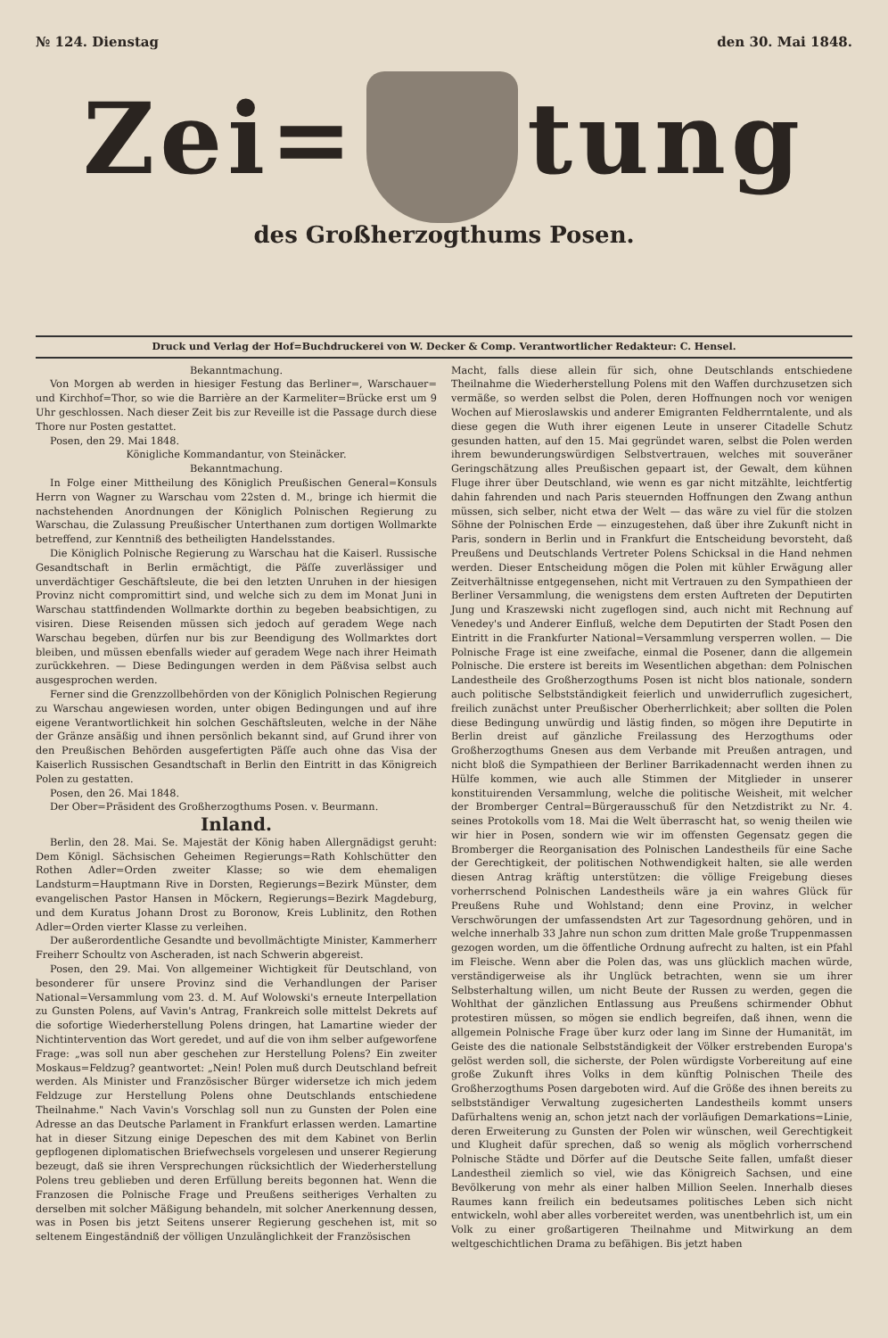№ 124. Dienstag den 30. Mai 1848.
Zei= tung
des Großherzogthums Posen.
Druck und Verlag der Hof=Buchdruckerei von W. Decker & Comp. Verantwortlicher Redakteur: C. Hensel.
Bekanntmachung.
Von Morgen ab werden in hiesiger Festung das Berliner=, Warschauer= und Kirchhof=Thor, so wie die Barrière an der Karmeliter=Brücke erst um 9 Uhr geschlossen. Nach dieser Zeit bis zur Reveille ist die Passage durch diese Thore nur Posten gestattet.
Posen, den 29. Mai 1848.
Königliche Kommandantur, von Steinäcker.
Bekanntmachung.
In Folge einer Mittheilung des Königlich Preußischen General=Konsuls Herrn von Wagner zu Warschau vom 22sten d. M., bringe ich hiermit die nachstehenden Anordnungen der Königlich Polnischen Regierung zu Warschau, die Zulassung Preußischer Unterthanen zum dortigen Wollmarkte betreffend, zur Kenntniß des betheiligten Handelsstandes.
Die Königlich Polnische Regierung zu Warschau hat die Kaiserl. Russische Gesandtschaft in Berlin ermächtigt, die Päſſe zuverlässiger und unverdächtiger Geschäftsleute, die bei den letzten Unruhen in der hiesigen Provinz nicht compromittirt sind, und welche sich zu dem im Monat Juni in Warschau stattfindenden Wollmarkte dorthin zu begeben beabsichtigen, zu visiren. Diese Reisenden müssen sich jedoch auf geradem Wege nach Warschau begeben, dürfen nur bis zur Beendigung des Wollmarktes dort bleiben, und müssen ebenfalls wieder auf geradem Wege nach ihrer Heimath zurückkehren. — Diese Bedingungen werden in dem Päßvisa selbst auch ausgesprochen werden.
Ferner sind die Grenzzollbehörden von der Königlich Polnischen Regierung zu Warschau angewiesen worden, unter obigen Bedingungen und auf ihre eigene Verantwortlichkeit hin solchen Geschäftsleuten, welche in der Nähe der Gränze ansäßig und ihnen persönlich bekannt sind, auf Grund ihrer von den Preußischen Behörden ausgefertigten Päſſe auch ohne das Visa der Kaiserlich Russischen Gesandtschaft in Berlin den Eintritt in das Königreich Polen zu gestatten.
Posen, den 26. Mai 1848.
Der Ober=Präsident des Großherzogthums Posen. v. Beurmann.
Inland.
Berlin, den 28. Mai. Se. Majestät der König haben Allergnädigst geruht: Dem Königl. Sächsischen Geheimen Regierungs=Rath Kohlschütter den Rothen Adler=Orden zweiter Klasse; so wie dem ehemaligen Landsturm=Hauptmann Rive in Dorsten, Regierungs=Bezirk Münster, dem evangelischen Pastor Hansen in Möckern, Regierungs=Bezirk Magdeburg, und dem Kuratus Johann Drost zu Boronow, Kreis Lublinitz, den Rothen Adler=Orden vierter Klasse zu verleihen.
Der außerordentliche Gesandte und bevollmächtigte Minister, Kammerherr Freiherr Schoultz von Ascheraden, ist nach Schwerin abgereist.
Posen, den 29. Mai. Von allgemeiner Wichtigkeit für Deutschland, von besonderer für unsere Provinz sind die Verhandlungen der Pariser National=Versammlung vom 23. d. M. Auf Wolowski's erneute Interpellation zu Gunsten Polens, auf Vavin's Antrag, Frankreich solle mittelst Dekrets auf die sofortige Wiederherstellung Polens dringen, hat Lamartine wieder der Nichtintervention das Wort geredet, und auf die von ihm selber aufgeworfene Frage: „was soll nun aber geschehen zur Herstellung Polens? Ein zweiter Moskaus=Feldzug? geantwortet: „Nein! Polen muß durch Deutschland befreit werden. Als Minister und Französischer Bürger widersetze ich mich jedem Feldzuge zur Herstellung Polens ohne Deutschlands entschiedene Theilnahme." Nach Vavin's Vorschlag soll nun zu Gunsten der Polen eine Adresse an das Deutsche Parlament in Frankfurt erlassen werden. Lamartine hat in dieser Sitzung einige Depeschen des mit dem Kabinet von Berlin gepflogenen diplomatischen Briefwechsels vorgelesen und unserer Regierung bezeugt, daß sie ihren Versprechungen rücksichtlich der Wiederherstellung Polens treu geblieben und deren Erfüllung bereits begonnen hat. Wenn die Franzosen die Polnische Frage und Preußens seitheriges Verhalten zu derselben mit solcher Mäßigung behandeln, mit solcher Anerkennung dessen, was in Posen bis jetzt Seitens unserer Regierung geschehen ist, mit so seltenem Eingeständniß der völligen Unzulänglichkeit der Französischen
Macht, falls diese allein für sich, ohne Deutschlands entschiedene Theilnahme die Wiederherstellung Polens mit den Waffen durchzusetzen sich vermäße, so werden selbst die Polen, deren Hoffnungen noch vor wenigen Wochen auf Mieroslawskis und anderer Emigranten Feldherrntalente, und als diese gegen die Wuth ihrer eigenen Leute in unserer Citadelle Schutz gesunden hatten, auf den 15. Mai gegründet waren, selbst die Polen werden ihrem bewunderungswürdigen Selbstvertrauen, welches mit souveräner Geringschätzung alles Preußischen gepaart ist, der Gewalt, dem kühnen Fluge ihrer über Deutschland, wie wenn es gar nicht mitzählte, leichtfertig dahin fahrenden und nach Paris steuernden Hoffnungen den Zwang anthun müssen, sich selber, nicht etwa der Welt — das wäre zu viel für die stolzen Söhne der Polnischen Erde — einzugestehen, daß über ihre Zukunft nicht in Paris, sondern in Berlin und in Frankfurt die Entscheidung bevorsteht, daß Preußens und Deutschlands Vertreter Polens Schicksal in die Hand nehmen werden. Dieser Entscheidung mögen die Polen mit kühler Erwägung aller Zeitverhältnisse entgegensehen, nicht mit Vertrauen zu den Sympathieen der Berliner Versammlung, die wenigstens dem ersten Auftreten der Deputirten Jung und Kraszewski nicht zugeflogen sind, auch nicht mit Rechnung auf Venedey's und Anderer Einfluß, welche dem Deputirten der Stadt Posen den Eintritt in die Frankfurter National=Versammlung versperren wollen. — Die Polnische Frage ist eine zweifache, einmal die Posener, dann die allgemein Polnische. Die erstere ist bereits im Wesentlichen abgethan: dem Polnischen Landestheile des Großherzogthums Posen ist nicht blos nationale, sondern auch politische Selbstständigkeit feierlich und unwiderruflich zugesichert, freilich zunächst unter Preußischer Oberherrlichkeit; aber sollten die Polen diese Bedingung unwürdig und lästig finden, so mögen ihre Deputirte in Berlin dreist auf gänzliche Freilassung des Herzogthums oder Großherzogthums Gnesen aus dem Verbande mit Preußen antragen, und nicht bloß die Sympathieen der Berliner Barrikadennacht werden ihnen zu Hülfe kommen, wie auch alle Stimmen der Mitglieder in unserer konstituirenden Versammlung, welche die politische Weisheit, mit welcher der Bromberger Central=Bürgerausschuß für den Netzdistrikt zu Nr. 4. seines Protokolls vom 18. Mai die Welt überrascht hat, so wenig theilen wie wir hier in Posen, sondern wie wir im offensten Gegensatz gegen die Bromberger die Reorganisation des Polnischen Landestheils für eine Sache der Gerechtigkeit, der politischen Nothwendigkeit halten, sie alle werden diesen Antrag kräftig unterstützen: die völlige Freigebung dieses vorherrschend Polnischen Landestheils wäre ja ein wahres Glück für Preußens Ruhe und Wohlstand; denn eine Provinz, in welcher Verschwörungen der umfassendsten Art zur Tagesordnung gehören, und in welche innerhalb 33 Jahre nun schon zum dritten Male große Truppenmassen gezogen worden, um die öffentliche Ordnung aufrecht zu halten, ist ein Pfahl im Fleische. Wenn aber die Polen das, was uns glücklich machen würde, verständigerweise als ihr Unglück betrachten, wenn sie um ihrer Selbsterhaltung willen, um nicht Beute der Russen zu werden, gegen die Wohlthat der gänzlichen Entlassung aus Preußens schirmender Obhut protestiren müssen, so mögen sie endlich begreifen, daß ihnen, wenn die allgemein Polnische Frage über kurz oder lang im Sinne der Humanität, im Geiste des die nationale Selbstständigkeit der Völker erstrebenden Europa's gelöst werden soll, die sicherste, der Polen würdigste Vorbereitung auf eine große Zukunft ihres Volks in dem künftig Polnischen Theile des Großherzogthums Posen dargeboten wird. Auf die Größe des ihnen bereits zu selbstständiger Verwaltung zugesicherten Landestheils kommt unsers Dafürhaltens wenig an, schon jetzt nach der vorläufigen Demarkations=Linie, deren Erweiterung zu Gunsten der Polen wir wünschen, weil Gerechtigkeit und Klugheit dafür sprechen, daß so wenig als möglich vorherrschend Polnische Städte und Dörfer auf die Deutsche Seite fallen, umfaßt dieser Landestheil ziemlich so viel, wie das Königreich Sachsen, und eine Bevölkerung von mehr als einer halben Million Seelen. Innerhalb dieses Raumes kann freilich ein bedeutsames politisches Leben sich nicht entwickeln, wohl aber alles vorbereitet werden, was unentbehrlich ist, um ein Volk zu einer großartigeren Theilnahme und Mitwirkung an dem weltgeschichtlichen Drama zu befähigen. Bis jetzt haben